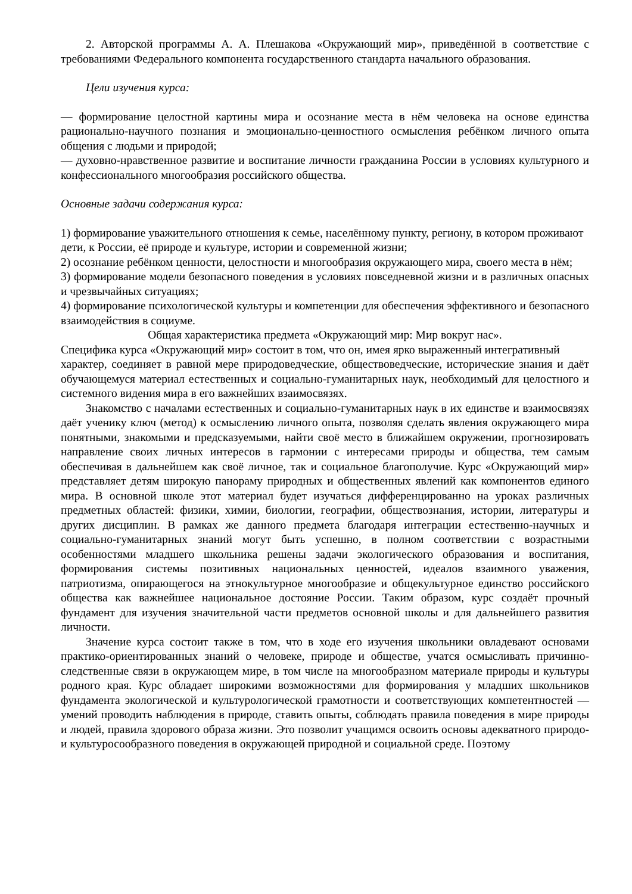2. Авторской программы А. А. Плешакова «Окружающий мир», приведённой в соответствие с требованиями Федерального компонента государственного стандарта начального образования.
Цели изучения курса:
— формирование целостной картины мира и осознание места в нём человека на основе единства рационально-научного познания и эмоционально-ценностного осмысления ребёнком личного опыта общения с людьми и природой;
— духовно-нравственное развитие и воспитание личности гражданина России в условиях культурного и конфессионального многообразия российского общества.
Основные задачи содержания курса:
1) формирование уважительного отношения к семье, населённому пункту, региону, в котором проживают дети, к России, её природе и культуре, истории и современной жизни;
2) осознание ребёнком ценности, целостности и многообразия окружающего мира, своего места в нём;
3) формирование модели безопасного поведения в условиях повседневной жизни и в различных опасных и чрезвычайных ситуациях;
4) формирование психологической культуры и компетенции для обеспечения эффективного и безопасного взаимодействия в социуме.
Общая характеристика предмета «Окружающий мир: Мир вокруг нас».
Специфика курса «Окружающий мир» состоит в том, что он, имея ярко выраженный интегративный
характер, соединяет в равной мере природоведческие, обществоведческие, исторические знания и даёт обучающемуся материал естественных и социально-гуманитарных наук, необходимый для целостного и системного видения мира в его важнейших взаимосвязях.
Знакомство с началами естественных и социально-гуманитарных наук в их единстве и взаимосвязях даёт ученику ключ (метод) к осмыслению личного опыта, позволяя сделать явления окружающего мира понятными, знакомыми и предсказуемыми, найти своё место в ближайшем окружении, прогнозировать направление своих личных интересов в гармонии с интересами природы и общества, тем самым обеспечивая в дальнейшем как своё личное, так и социальное благополучие. Курс «Окружающий мир» представляет детям широкую панораму природных и общественных явлений как компонентов единого мира. В основной школе этот материал будет изучаться дифференцированно на уроках различных предметных областей: физики, химии, биологии, географии, обществознания, истории, литературы и других дисциплин. В рамках же данного предмета благодаря интеграции естественно-научных и социально-гуманитарных знаний могут быть успешно, в полном соответствии с возрастными особенностями младшего школьника решены задачи экологического образования и воспитания, формирования системы позитивных национальных ценностей, идеалов взаимного уважения, патриотизма, опирающегося на этнокультурное многообразие и общекультурное единство российского общества как важнейшее национальное достояние России. Таким образом, курс создаёт прочный фундамент для изучения значительной части предметов основной школы и для дальнейшего развития личности.
Значение курса состоит также в том, что в ходе его изучения школьники овладевают основами практико-ориентированных знаний о человеке, природе и обществе, учатся осмысливать причинно-следственные связи в окружающем мире, в том числе на многообразном материале природы и культуры родного края. Курс обладает широкими возможностями для формирования у младших школьников фундамента экологической и культурологической грамотности и соответствующих компетентностей — умений проводить наблюдения в природе, ставить опыты, соблюдать правила поведения в мире природы и людей, правила здорового образа жизни. Это позволит учащимся освоить основы адекватного природо- и культуросообразного поведения в окружающей природной и социальной среде. Поэтому